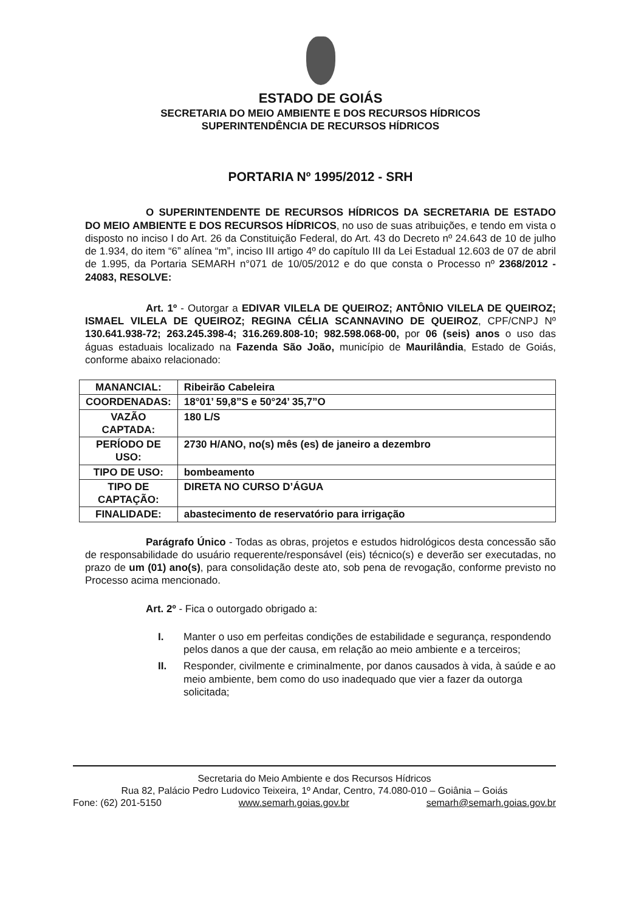ESTADO DE GOIÁS
SECRETARIA DO MEIO AMBIENTE E DOS RECURSOS HÍDRICOS
SUPERINTENDÊNCIA DE RECURSOS HÍDRICOS
PORTARIA Nº 1995/2012 - SRH
O SUPERINTENDENTE DE RECURSOS HÍDRICOS DA SECRETARIA DE ESTADO DO MEIO AMBIENTE E DOS RECURSOS HÍDRICOS, no uso de suas atribuições, e tendo em vista o disposto no inciso I do Art. 26 da Constituição Federal, do Art. 43 do Decreto nº 24.643 de 10 de julho de 1.934, do item “6” alínea “m”, inciso III artigo 4º do capítulo III da Lei Estadual 12.603 de 07 de abril de 1.995, da Portaria SEMARH n°071 de 10/05/2012 e do que consta o Processo nº 2368/2012 - 24083, RESOLVE:
Art. 1º - Outorgar a EDIVAR VILELA DE QUEIROZ; ANTÔNIO VILELA DE QUEIROZ; ISMAEL VILELA DE QUEIROZ; REGINA CÉLIA SCANNAVINO DE QUEIROZ, CPF/CNPJ Nº 130.641.938-72; 263.245.398-4; 316.269.808-10; 982.598.068-00, por 06 (seis) anos o uso das águas estaduais localizado na Fazenda São João, município de Maurilândia, Estado de Goiás, conforme abaixo relacionado:
| MANANCIAL: | Ribeirão Cabeleira |
| COORDENADAS: | 18°01’ 59,8”S e 50°24’ 35,7”O |
| VAZÃO CAPTADA: | 180 L/S |
| PERÍODO DE USO: | 2730 H/ANO, no(s) mês (es) de janeiro a dezembro |
| TIPO DE USO: | bombeamento |
| TIPO DE CAPTAÇÃO: | DIRETA NO CURSO D’ÁGUA |
| FINALIDADE: | abastecimento de reservatório para irrigação |
Parágrafo Único - Todas as obras, projetos e estudos hidrológicos desta concessão são de responsabilidade do usuário requerente/responsável (eis) técnico(s) e deverão ser executadas, no prazo de um (01) ano(s), para consolidação deste ato, sob pena de revogação, conforme previsto no Processo acima mencionado.
Art. 2º - Fica o outorgado obrigado a:
I. Manter o uso em perfeitas condições de estabilidade e segurança, respondendo pelos danos a que der causa, em relação ao meio ambiente e a terceiros;
II. Responder, civilmente e criminalmente, por danos causados à vida, à saúde e ao meio ambiente, bem como do uso inadequado que vier a fazer da outorga solicitada;
Secretaria do Meio Ambiente e dos Recursos Hídricos
Rua 82, Palácio Pedro Ludovico Teixeira, 1º Andar, Centro, 74.080-010 – Goiânia – Goiás
Fone: (62) 201-5150 www.semarh.goias.gov.br semarh@semarh.goias.gov.br